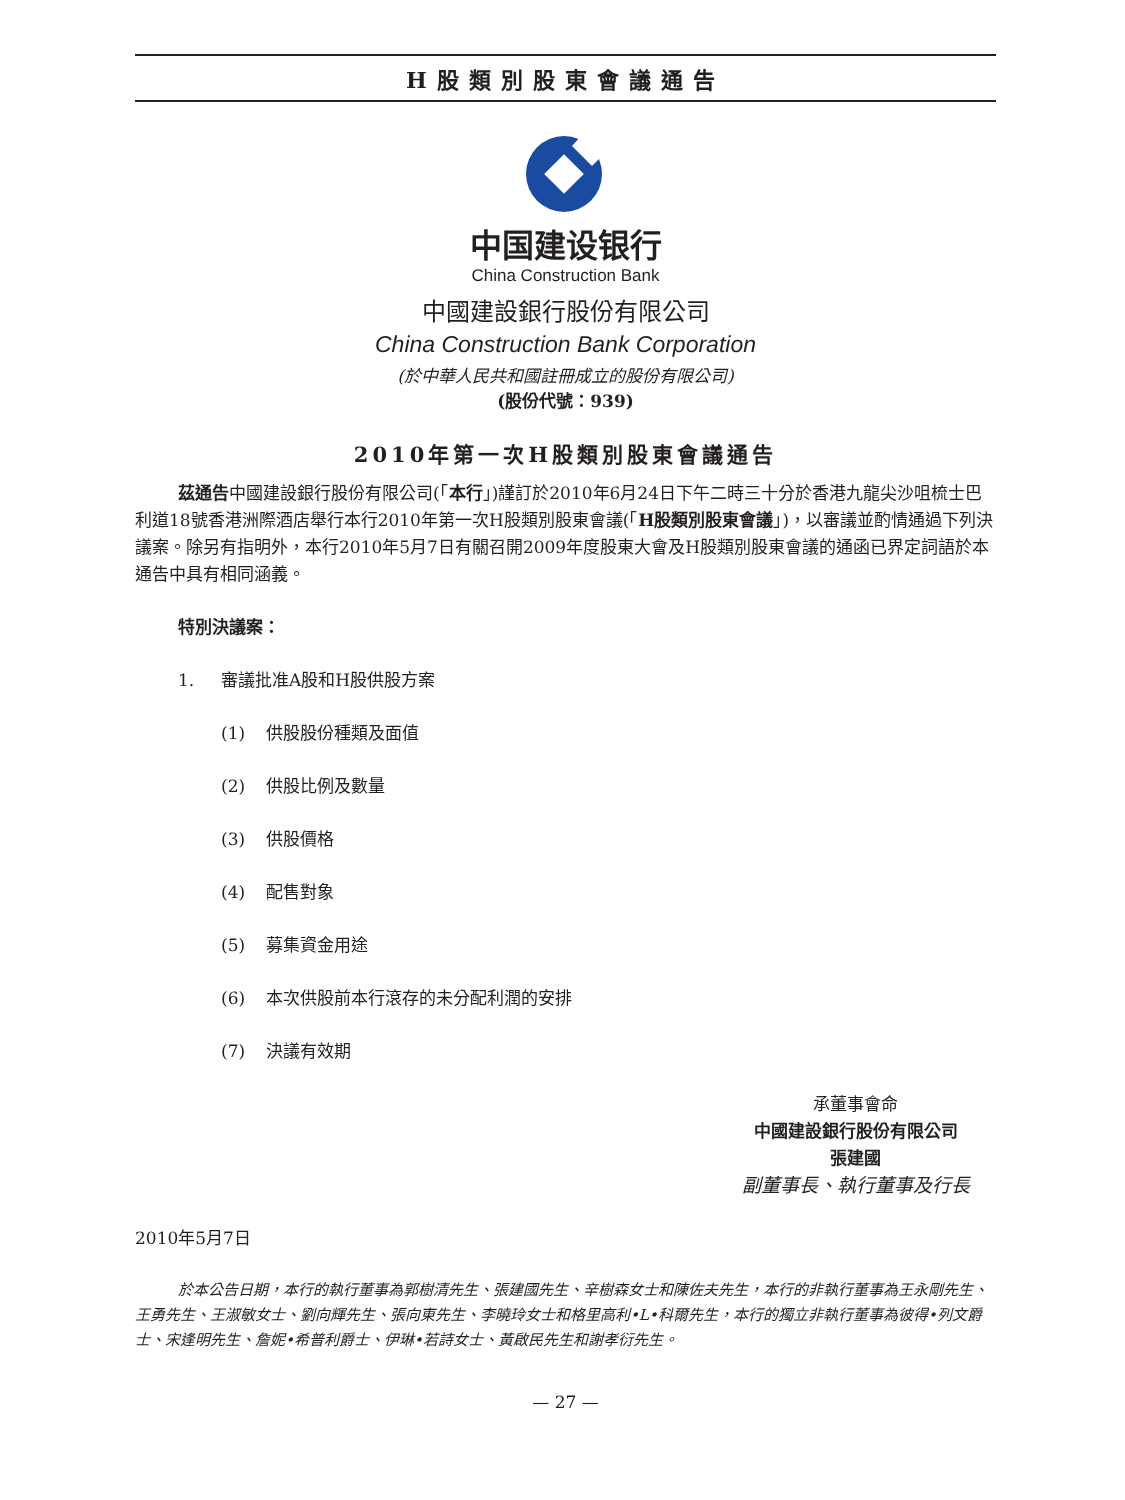H股類別股東會議通告
中国建设银行
China Construction Bank
中國建設銀行股份有限公司
China Construction Bank Corporation
(於中華人民共和國註冊成立的股份有限公司)
(股份代號：939)
2010年第一次H股類別股東會議通告
茲通告中國建設銀行股份有限公司(「本行」)謹訂於2010年6月24日下午二時三十分於香港九龍尖沙咀梳士巴利道18號香港洲際酒店舉行本行2010年第一次H股類別股東會議(「H股類別股東會議」)，以審議並酌情通過下列決議案。除另有指明外，本行2010年5月7日有關召開2009年度股東大會及H股類別股東會議的通函已界定詞語於本通告中具有相同涵義。
特別決議案：
1. 審議批准A股和H股供股方案
(1) 供股股份種類及面值
(2) 供股比例及數量
(3) 供股價格
(4) 配售對象
(5) 募集資金用途
(6) 本次供股前本行滾存的未分配利潤的安排
(7) 決議有效期
承董事會命
中國建設銀行股份有限公司
張建國
副董事長、執行董事及行長
2010年5月7日
於本公告日期，本行的執行董事為郭樹清先生、張建國先生、辛樹森女士和陳佐夫先生，本行的非執行董事為王永剛先生、王勇先生、王淑敏女士、劉向輝先生、張向東先生、李曉玲女士和格里高利•L•科爾先生，本行的獨立非執行董事為彼得•列文爵士、宋逢明先生、詹妮•希普利爵士、伊琳•若詩女士、黃啟民先生和謝孝衍先生。
— 27 —